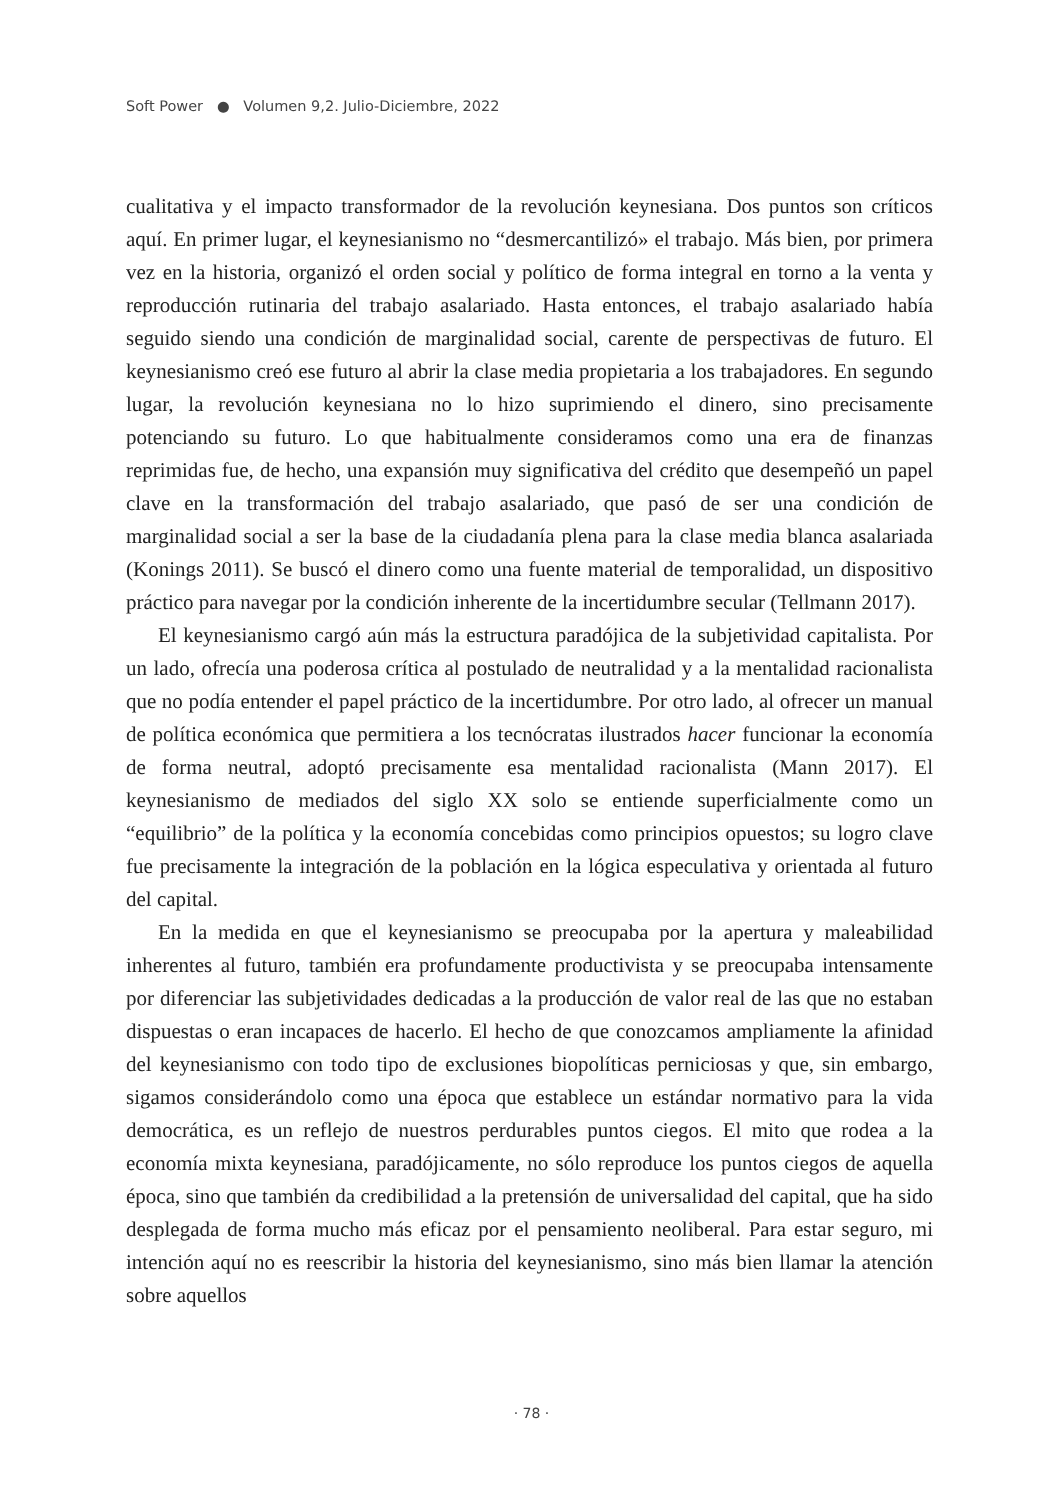Soft Power ● Volumen 9,2. Julio-Diciembre, 2022
cualitativa y el impacto transformador de la revolución keynesiana. Dos puntos son críticos aquí. En primer lugar, el keynesianismo no “desmercantilizó» el trabajo. Más bien, por primera vez en la historia, organizó el orden social y político de forma integral en torno a la venta y reproducción rutinaria del trabajo asalariado. Hasta entonces, el trabajo asalariado había seguido siendo una condición de marginalidad social, carente de perspectivas de futuro. El keynesianismo creó ese futuro al abrir la clase media propietaria a los trabajadores. En segundo lugar, la revolución keynesiana no lo hizo suprimiendo el dinero, sino precisamente potenciando su futuro. Lo que habitualmente consideramos como una era de finanzas reprimidas fue, de hecho, una expansión muy significativa del crédito que desempeñó un papel clave en la transformación del trabajo asalariado, que pasó de ser una condición de marginalidad social a ser la base de la ciudadanía plena para la clase media blanca asalariada (Konings 2011). Se buscó el dinero como una fuente material de temporalidad, un dispositivo práctico para navegar por la condición inherente de la incertidumbre secular (Tellmann 2017).
El keynesianismo cargó aún más la estructura paradójica de la subjetividad capitalista. Por un lado, ofrecía una poderosa crítica al postulado de neutralidad y a la mentalidad racionalista que no podía entender el papel práctico de la incertidumbre. Por otro lado, al ofrecer un manual de política económica que permitiera a los tecnócratas ilustrados hacer funcionar la economía de forma neutral, adoptó precisamente esa mentalidad racionalista (Mann 2017). El keynesianismo de mediados del siglo XX solo se entiende superficialmente como un “equilibrio” de la política y la economía concebidas como principios opuestos; su logro clave fue precisamente la integración de la población en la lógica especulativa y orientada al futuro del capital.
En la medida en que el keynesianismo se preocupaba por la apertura y maleabilidad inherentes al futuro, también era profundamente productivista y se preocupaba intensamente por diferenciar las subjetividades dedicadas a la producción de valor real de las que no estaban dispuestas o eran incapaces de hacerlo. El hecho de que conozcamos ampliamente la afinidad del keynesianismo con todo tipo de exclusiones biopolíticas perniciosas y que, sin embargo, sigamos considerándolo como una época que establece un estándar normativo para la vida democrática, es un reflejo de nuestros perdurables puntos ciegos. El mito que rodea a la economía mixta keynesiana, paradójicamente, no sólo reproduce los puntos ciegos de aquella época, sino que también da credibilidad a la pretensión de universalidad del capital, que ha sido desplegada de forma mucho más eficaz por el pensamiento neoliberal. Para estar seguro, mi intención aquí no es reescribir la historia del keynesianismo, sino más bien llamar la atención sobre aquellos
· 78 ·